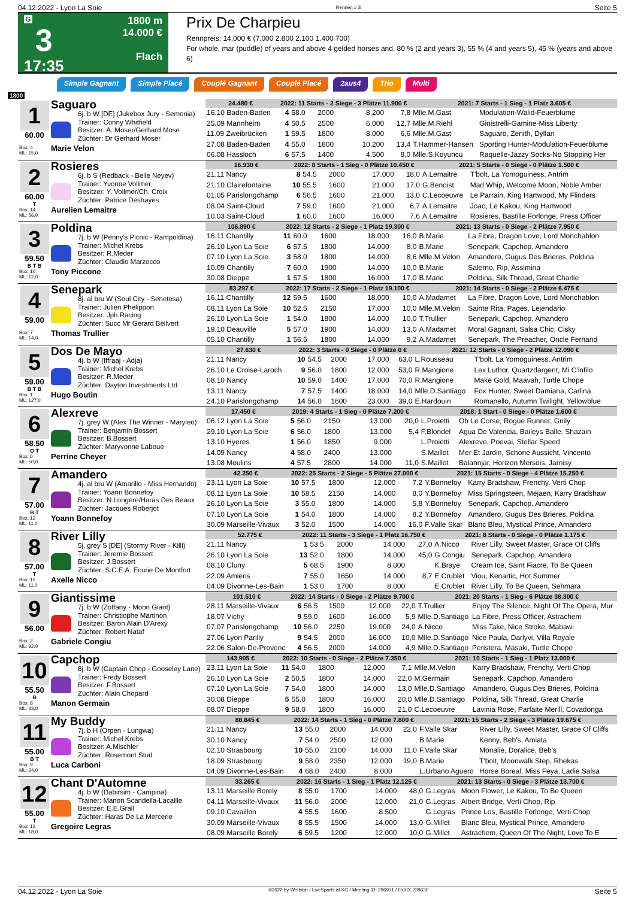04.12.2022 - Lyon La Soie Rennen # 3 Seite 5
G
3
17:35
1800 m
14.000 €
Flach
Prix De Charpieu
Rennpreis: 14.000 € (7.000 2.800 2.100 1.400 700)
For whole, mar (puddle) of years and above 4 gelded horses and. 80 % (2 and years 3), 55 % (4 and years 5), 45 % (years and above 6)
Simple Gagnant Simple Placé Couplé Gagnant Couplé Placé 2aus4 Trio Multi
1800
1
60.00
Box: 4
ML: 15,0
Saguaro
6j. b W [DE] (Jukebox Jury - Semonia)
Trainer: Conny Whitfield
Besitzer: A. Moser/Gerhard Mose
Züchter: Dr Gerhard Moser
Marie Velon
| 24.480 € | 2022: 11 Starts - 2 Siege - 3 Plätze 11.900 € | | | | | 2021: 7 Starts - 1 Sieg - 1 Platz 3.605 € | |
| --- | --- | --- | --- | --- | --- | --- | --- |
| 16.10 Baden-Baden | 4 | 58.0 | 2000 | 8.200 | 7,8 | Mlle.M.Gast | Modulation-Walid-Feuerblume |
| 25.09 Mannheim | 4 | 50.5 | 2500 | 6.000 | 12,7 | Mlle.M.Riehl | Ginistrelli-Gamine-Miss Liberty |
| 11.09 Zweibrücken | 1 | 59.5 | 1800 | 8.000 | 6,6 | Mlle.M.Gast | Saguaro, Zenith, Dyllan |
| 27.08 Baden-Baden | 4 | 55.0 | 1800 | 10.200 | 13,4 | T.Hammer-Hansen | Sporting Hunter-Modulation-Feuerblume |
| 06.08 Hassloch | 6 | 57.5 | 1400 | 4.500 | 8,0 | Mlle.S.Koyuncu | Raquelle-Jazzy Socks-No Stopping Her |
2
60.00
T
Box: 14
ML: 56,0
Rosieres
6j. b S (Redback - Belle Neyev)
Trainer: Yvonne Vollmer
Besitzer: Y. Vollmer/Ch. Croix
Züchter: Patrice Deshayes
Aurelien Lemaitre
| 16.930 € | 2022: 8 Starts - 1 Sieg - 0 Plätze 10.450 € | | | | | 2021: 5 Starts - 0 Siege - 0 Plätze 1.500 € | |
| --- | --- | --- | --- | --- | --- | --- | --- |
| 21.11 Nancy | 8 | 54.5 | 2000 | 17.000 | 18,0 | A.Lemaitre | T'bolt, La Yomoguiness, Antrim |
| 21.10 Clairefontaine | 10 | 55.5 | 1600 | 21.000 | 17,0 | G.Benoist | Mad Whip, Welcome Moon, Noble Amber |
| 01.05 Parislongchamp | 6 | 56.5 | 1600 | 21.000 | 13,0 | C.Lecoeuvre | Le Parrain, King Hartwood, My Flinders |
| 08.04 Saint-Cloud | 7 | 59.0 | 1600 | 21.000 | 6,7 | A.Lemaitre | Joao, Le Kakou, King Hartwood |
| 10.03 Saint-Cloud | 1 | 60.0 | 1600 | 16.000 | 7,6 | A.Lemaitre | Rosieres, Bastille Forlonge, Press Officer |
3
59.50
B T B
Box: 10
ML: 12,0
Poldina
7j. b W (Penny's Picnic - Rampoldina)
Trainer: Michel Krebs
Besitzer: R.Meder
Züchter: Claudio Marzocco
Tony Piccone
| 106.890 € | 2022: 12 Starts - 2 Siege - 1 Platz 19.300 € | | | | | 2021: 13 Starts - 0 Siege - 2 Plätze 7.950 € | |
| --- | --- | --- | --- | --- | --- | --- | --- |
| 16.11 Chantilly | 11 | 60.0 | 1600 | 18.000 | 16,0 | B.Marie | La Fibre, Dragon Love, Lord Monchablon |
| 26.10 Lyon La Soie | 6 | 57.5 | 1800 | 14.000 | 8,0 | B.Marie | Senepark, Capchop, Amandero |
| 07.10 Lyon La Soie | 3 | 58.0 | 1800 | 14.000 | 8,6 | Mlle.M.Velon | Amandero, Gugus Des Brieres, Poldina |
| 10.09 Chantilly | 7 | 60.0 | 1900 | 14.000 | 10,0 | B.Marie | Salerno, Rip, Assimina |
| 30.08 Dieppe | 1 | 57.5 | 1800 | 16.000 | 17,0 | B.Marie | Poldina, Silk Thread, Great Charlie |
4
59.00
Box: 7
ML: 14,0
Senepark
8j. al bru W (Soul City - Senetosa)
Trainer: Julien Phelippon
Besitzer: Jph Racing
Züchter: Succ Mr Gerard Beilvert
Thomas Trullier
| 83.297 € | 2022: 17 Starts - 2 Siege - 1 Platz 19.100 € | | | | | 2021: 14 Starts - 0 Siege - 2 Plätze 6.475 € | |
| --- | --- | --- | --- | --- | --- | --- | --- |
| 16.11 Chantilly | 12 | 59.5 | 1600 | 18.000 | 10,0 | A.Madamet | La Fibre, Dragon Love, Lord Monchablon |
| 08.11 Lyon La Soie | 10 | 52.5 | 2150 | 17.000 | 10,0 | Mlle.M.Velon | Sainte Rita, Pages, Lejendario |
| 26.10 Lyon La Soie | 1 | 54.0 | 1800 | 14.000 | 10,0 | T.Trullier | Senepark, Capchop, Amandero |
| 19.10 Deauville | 5 | 57.0 | 1900 | 14.000 | 13,0 | A.Madamet | Moral Gagnant, Salsa Chic, Cisky |
| 05.10 Chantilly | 1 | 56.5 | 1800 | 14.000 | 9,2 | A.Madamet | Senepark, The Preacher, Oncle Fernand |
5
59.00
B T B
Box: 1
ML: 127,0
Dos De Mayo
4j. b W (Iffraaj - Adja)
Trainer: Michel Krebs
Besitzer: R.Meder
Züchter: Dayton Investments Ltd
Hugo Boutin
| 27.630 € | 2022: 3 Starts - 0 Siege - 0 Plätze 0 € | | | | | 2021: 12 Starts - 0 Siege - 2 Plätze 12.090 € | |
| --- | --- | --- | --- | --- | --- | --- | --- |
| 21.11 Nancy | 10 | 54.5 | 2000 | 17.000 | 63,0 | L.Rousseau | T'bolt, La Yomoguiness, Antrim |
| 26.10 Le Croise-Laroch | 9 | 56.0 | 1800 | 12.000 | 53,0 | R.Mangione | Lex Luthor, Quartzdargent, Mi C'infilo |
| 08.10 Nancy | 10 | 59.0 | 1400 | 17.000 | 70,0 | R.Mangione | Make Gold, Maavah, Turtle Chope |
| 13.11 Nancy | 7 | 57.5 | 1400 | 18.000 | 14,0 | Mlle.D.Santiago | Fox Hunter, Sweet Damiana, Carlina |
| 24.10 Parislongchamp | 14 | 56.0 | 1600 | 23.000 | 39,0 | E.Hardouin | Romanello, Autumn Twilight, Yellowblue |
6
58.50
O T
Box: 6
ML: 50,0
Alexreve
7j. grey W (Alex The Winner - Maryleo)
Trainer: Benjamin Bossert
Besitzer: B.Bossert
Züchter: Maryvonne Laboue
Perrine Cheyer
| 17.450 € | 2019: 4 Starts - 1 Sieg - 0 Plätze 7.200 € | | | | | 2018: 1 Start - 0 Siege - 0 Plätze 1.600 € | |
| --- | --- | --- | --- | --- | --- | --- | --- |
| 06.12 Lyon La Soie | 5 | 56.0 | 2150 | 13.000 | 20,0 | L.Proietti | Oh Le Corse, Rogue Runner, Gnily |
| 29.10 Lyon La Soie | 6 | 56.0 | 1800 | 13.000 | 5,4 | F.Blondel | Agua De Valencia, Baileys Balle, Shazain |
| 13.10 Hyeres | 1 | 56.0 | 1850 | 9.000 | | L.Proietti | Alexreve, Poevai, Stellar Speed |
| 14.09 Nancy | 4 | 58.0 | 2400 | 13.000 | | S.Maillot | Mer Et Jardin, Schone Aussicht, Vincento |
| 13.08 Moulins | 4 | 57.5 | 2800 | 14.000 | 11,0 | S.Maillot | Balannjar, Horizon Mersois, Jarnisy |
7
57.00
B T
Box: 12
ML: 11,0
Amandero
4j. al bru W (Amarillo - Miss Hernando)
Trainer: Yoann Bonnefoy
Besitzer: N.Longere/Haras Des Beaux
Züchter: Jacques Roberjot
Yoann Bonnefoy
| 42.250 € | 2022: 25 Starts - 2 Siege - 5 Plätze 27.000 € | | | | | 2021: 15 Starts - 0 Siege - 4 Plätze 15.250 € | |
| --- | --- | --- | --- | --- | --- | --- | --- |
| 23.11 Lyon La Soie | 10 | 57.5 | 1800 | 12.000 | 7,2 | Y.Bonnefoy | Karry Bradshaw, Frenchy, Verti Chop |
| 08.11 Lyon La Soie | 10 | 58.5 | 2150 | 14.000 | 8,0 | Y.Bonnefoy | Miss Springsteen, Mejaen, Karry Bradshaw |
| 26.10 Lyon La Soie | 3 | 55.0 | 1800 | 14.000 | 5,8 | Y.Bonnefoy | Senepark, Capchop, Amandero |
| 07.10 Lyon La Soie | 1 | 54.0 | 1800 | 14.000 | 8,2 | Y.Bonnefoy | Amandero, Gugus Des Brieres, Poldina |
| 30.09 Marseille-Vivaux | 3 | 52.0 | 1500 | 14.000 | 16,0 | F.Valle Skar | Blanc Bleu, Mystical Prince, Amandero |
8
57.00
T
Box: 15
ML: 11,0
River Lilly
5j. grey S [DE] (Stormy River - Killi)
Trainer: Jeremie Bossert
Besitzer: J.Bossert
Züchter: S.C.E.A. Ecurie De Montfort
Axelle Nicco
| 52.775 € | 2022: 11 Starts - 3 Siege - 1 Platz 16.750 € | | | | | 2021: 8 Starts - 0 Siege - 0 Plätze 1.175 € | |
| --- | --- | --- | --- | --- | --- | --- | --- |
| 21.11 Nancy | 1 | 53.5 | 2000 | 14.000 | 27,0 | A.Nicco | River Lilly, Sweet Master, Grace Of Cliffs |
| 26.10 Lyon La Soie | 13 | 52.0 | 1800 | 14.000 | 45,0 | G.Congiu | Senepark, Capchop, Amandero |
| 08.10 Cluny | 5 | 68.5 | 1900 | 8.000 | | K.Braye | Cream Ice, Saint Fiacre, To Be Queen |
| 22.09 Amiens | 7 | 55.0 | 1650 | 14.000 | 8,7 | E.Crublet | Viou, Kenartic, Hot Summer |
| 04.09 Divonne-Les-Bain | 1 | 53.0 | 1700 | 8.000 | | E.Crublet | River Lilly, To Be Queen, Sehmara |
9
56.00
Box: 2
ML: 92,0
Giantissime
7j. b W (Zoffany - Moon Giant)
Trainer: Christiophe Martinon
Besitzer: Baron Alain D'Arexy
Züchter: Robert Nataf
Gabriele Congiu
| 101.510 € | 2022: 14 Starts - 0 Siege - 2 Plätze 9.700 € | | | | | 2021: 20 Starts - 1 Sieg - 6 Plätze 38.300 € | |
| --- | --- | --- | --- | --- | --- | --- | --- |
| 28.11 Marseille-Vivaux | 6 | 56.5 | 1500 | 12.000 | 22,0 | T.Trullier | Enjoy The Silence, Night Of The Opera, Mur |
| 18.07 Vichy | 9 | 59.0 | 1600 | 16.000 | 5,9 | Mlle.D.Santiago | La Fibre, Press Officer, Astrachem |
| 07.07 Parislongchamp | 10 | 56.0 | 2250 | 19.000 | 24,0 | A.Nicco | Miss Take, Nice Stroke, Mabawi |
| 27.06 Lyon Parilly | 9 | 54.5 | 2000 | 16.000 | 10,0 | Mlle.D.Santiago | Nice Paula, Darlyvi, Villa Royale |
| 22.06 Salon-De-Provenc | 4 | 56.5 | 2000 | 14.000 | 4,9 | Mlle.D.Santiago | Peristera, Masaki, Turtle Chope |
10
55.50
B
Box: 8
ML: 33,0
Capchop
8j. b W (Captain Chop - Gooseley Lane)
Trainer: Fredy Bossert
Besitzer: F.Bossert
Züchter: Alain Chopard
Manon Germain
| 143.905 € | 2022: 10 Starts - 0 Siege - 2 Plätze 7.350 € | | | | | 2021: 10 Starts - 1 Sieg - 1 Platz 13.000 € | |
| --- | --- | --- | --- | --- | --- | --- | --- |
| 23.11 Lyon La Soie | 11 | 54.0 | 1800 | 12.000 | 7,1 | Mlle.M.Velon | Karry Bradshaw, Frenchy, Verti Chop |
| 26.10 Lyon La Soie | 2 | 50.5 | 1800 | 14.000 | 22,0 | M.Germain | Senepark, Capchop, Amandero |
| 07.10 Lyon La Soie | 7 | 54.0 | 1800 | 14.000 | 13,0 | Mlle.D.Santiago | Amandero, Gugus Des Brieres, Poldina |
| 30.08 Dieppe | 5 | 55.0 | 1800 | 16.000 | 20,0 | Mlle.D.Santiago | Poldina, Silk Thread, Great Charlie |
| 08.07 Dieppe | 9 | 58.0 | 1800 | 16.000 | 21,0 | C.Lecoeuvre | Lavinia Rose, Parfaite Merill, Covadonga |
11
55.00
B T
Box: 9
ML: 24,0
My Buddy
7j. b H (Orpen - Lungwa)
Trainer: Michel Krebs
Besitzer: A.Mischler
Züchter: Rosemont Stud
Luca Carboni
| 88.845 € | 2022: 14 Starts - 1 Sieg - 0 Plätze 7.800 € | | | | | 2021: 15 Starts - 2 Siege - 3 Plätze 19.675 € | |
| --- | --- | --- | --- | --- | --- | --- | --- |
| 21.11 Nancy | 13 | 55.0 | 2000 | 14.000 | 22,0 | F.Valle Skar | River Lilly, Sweet Master, Grace Of Cliffs |
| 30.10 Nancy | 7 | 54.0 | 2500 | 12.000 | | B.Marie | Kenny, Beb's, Amiata |
| 02.10 Strasbourg | 10 | 55.0 | 2100 | 14.000 | 11,0 | F.Valle Skar | Monalie, Doralice, Beb's |
| 18.09 Strasbourg | 9 | 58.0 | 2350 | 12.000 | 19,0 | B.Marie | T'bolt, Moonwalk Step, Rhekas |
| 04.09 Divonne-Les-Bain | 4 | 68.0 | 2400 | 8.000 | | L.Urbano Aguero | Horse Boreal, Miss Feya, Ladie Salsa |
12
55.00
T
Box: 13
ML: 18,0
Chant D'Automne
4j. b W (Dabirsim - Campina)
Trainer: Manon Scandella-Lacaille
Besitzer: E.E.Grall
Züchter: Haras De La Mercerie
Gregoire Legras
| 33.265 € | 2022: 16 Starts - 1 Sieg - 1 Platz 12.125 € | | | | | 2021: 13 Starts - 0 Siege - 3 Plätze 13.700 € | |
| --- | --- | --- | --- | --- | --- | --- | --- |
| 13.11 Marseille Borely | 8 | 55.0 | 1700 | 14.000 | 48,0 | G.Legras | Moon Flower, Le Kakou, To Be Queen |
| 04.11 Marseille-Vivaux | 11 | 56.0 | 2000 | 12.000 | 21,0 | G.Legras | Albert Bridge, Verti Chop, Rip |
| 09.10 Cavaillon | 4 | 55.5 | 1600 | 8.500 | | G.Legras | Prince Los, Bastille Forlonge, Verti Chop |
| 30.09 Marseille-Vivaux | 8 | 55.5 | 1500 | 14.000 | 13,0 | G.Millet | Blanc Bleu, Mystical Prince, Amandero |
| 08.09 Marseille Borely | 6 | 59.5 | 1200 | 12.000 | 10,0 | G.Millet | Astrachem, Queen Of The Night, Love To E |
04.12.2022 - Lyon La Soie ©2022 by Wettstar / LiveSports.at KG / Meeting ID: 296901 / ExtID: 239630 Seite 5